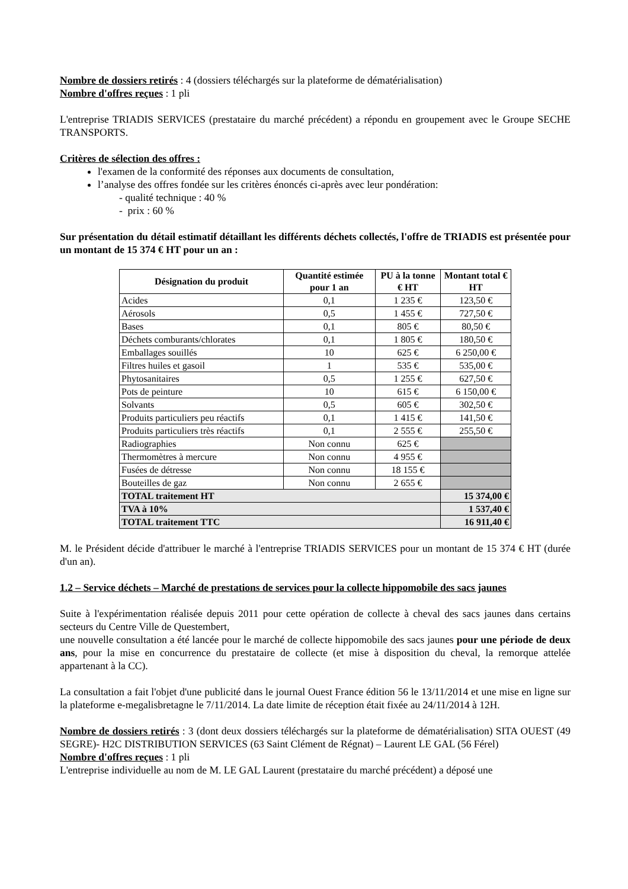Nombre de dossiers retirés : 4 (dossiers téléchargés sur la plateforme de dématérialisation)
Nombre d'offres reçues : 1 pli
L'entreprise TRIADIS SERVICES (prestataire du marché précédent) a répondu en groupement avec le Groupe SECHE TRANSPORTS.
Critères de sélection des offres :
l'examen de la conformité des réponses aux documents de consultation,
l’analyse des offres fondée sur les critères énoncés ci-après avec leur pondération:
- qualité technique : 40 %
- prix : 60 %
Sur présentation du détail estimatif détaillant les différents déchets collectés, l'offre de TRIADIS est présentée pour un montant de 15 374 € HT pour un an :
| Désignation du produit | Quantité estimée pour 1 an | PU à la tonne € HT | Montant total € HT |
| --- | --- | --- | --- |
| Acides | 0,1 | 1 235 € | 123,50 € |
| Aérosols | 0,5 | 1 455 € | 727,50 € |
| Bases | 0,1 | 805 € | 80,50 € |
| Déchets comburants/chlorates | 0,1 | 1 805 € | 180,50 € |
| Emballages souillés | 10 | 625 € | 6 250,00 € |
| Filtres huiles et gasoil | 1 | 535 € | 535,00 € |
| Phytosanitaires | 0,5 | 1 255 € | 627,50 € |
| Pots de peinture | 10 | 615 € | 6 150,00 € |
| Solvants | 0,5 | 605 € | 302,50 € |
| Produits particuliers peu réactifs | 0,1 | 1 415 € | 141,50 € |
| Produits particuliers très réactifs | 0,1 | 2 555 € | 255,50 € |
| Radiographies | Non connu | 625 € | |
| Thermomètres à mercure | Non connu | 4 955 € | |
| Fusées de détresse | Non connu | 18 155 € | |
| Bouteilles de gaz | Non connu | 2 655 € | |
| TOTAL traitement HT | | | 15 374,00 € |
| TVA à 10% | | | 1 537,40 € |
| TOTAL traitement TTC | | | 16 911,40 € |
M. le Président décide d'attribuer le marché à l'entreprise TRIADIS SERVICES pour un montant de 15 374 € HT (durée d'un an).
1.2 – Service déchets – Marché de prestations de services pour la collecte hippomobile des sacs jaunes
Suite à l'expérimentation réalisée depuis 2011 pour cette opération de collecte à cheval des sacs jaunes dans certains secteurs du Centre Ville de Questembert,
une nouvelle consultation a été lancée pour le marché de collecte hippomobile des sacs jaunes pour une période de deux ans, pour la mise en concurrence du prestataire de collecte (et mise à disposition du cheval, la remorque attelée appartenant à la CC).
La consultation a fait l'objet d'une publicité dans le journal Ouest France édition 56 le 13/11/2014 et une mise en ligne sur la plateforme e-megalisbretagne le 7/11/2014. La date limite de réception était fixée au 24/11/2014 à 12H.
Nombre de dossiers retirés : 3 (dont deux dossiers téléchargés sur la plateforme de dématérialisation) SITA OUEST (49 SEGRE)- H2C DISTRIBUTION SERVICES (63 Saint Clément de Régnat) – Laurent LE GAL (56 Férel)
Nombre d'offres reçues : 1 pli
L'entreprise individuelle au nom de M. LE GAL Laurent (prestataire du marché précédent) a déposé une